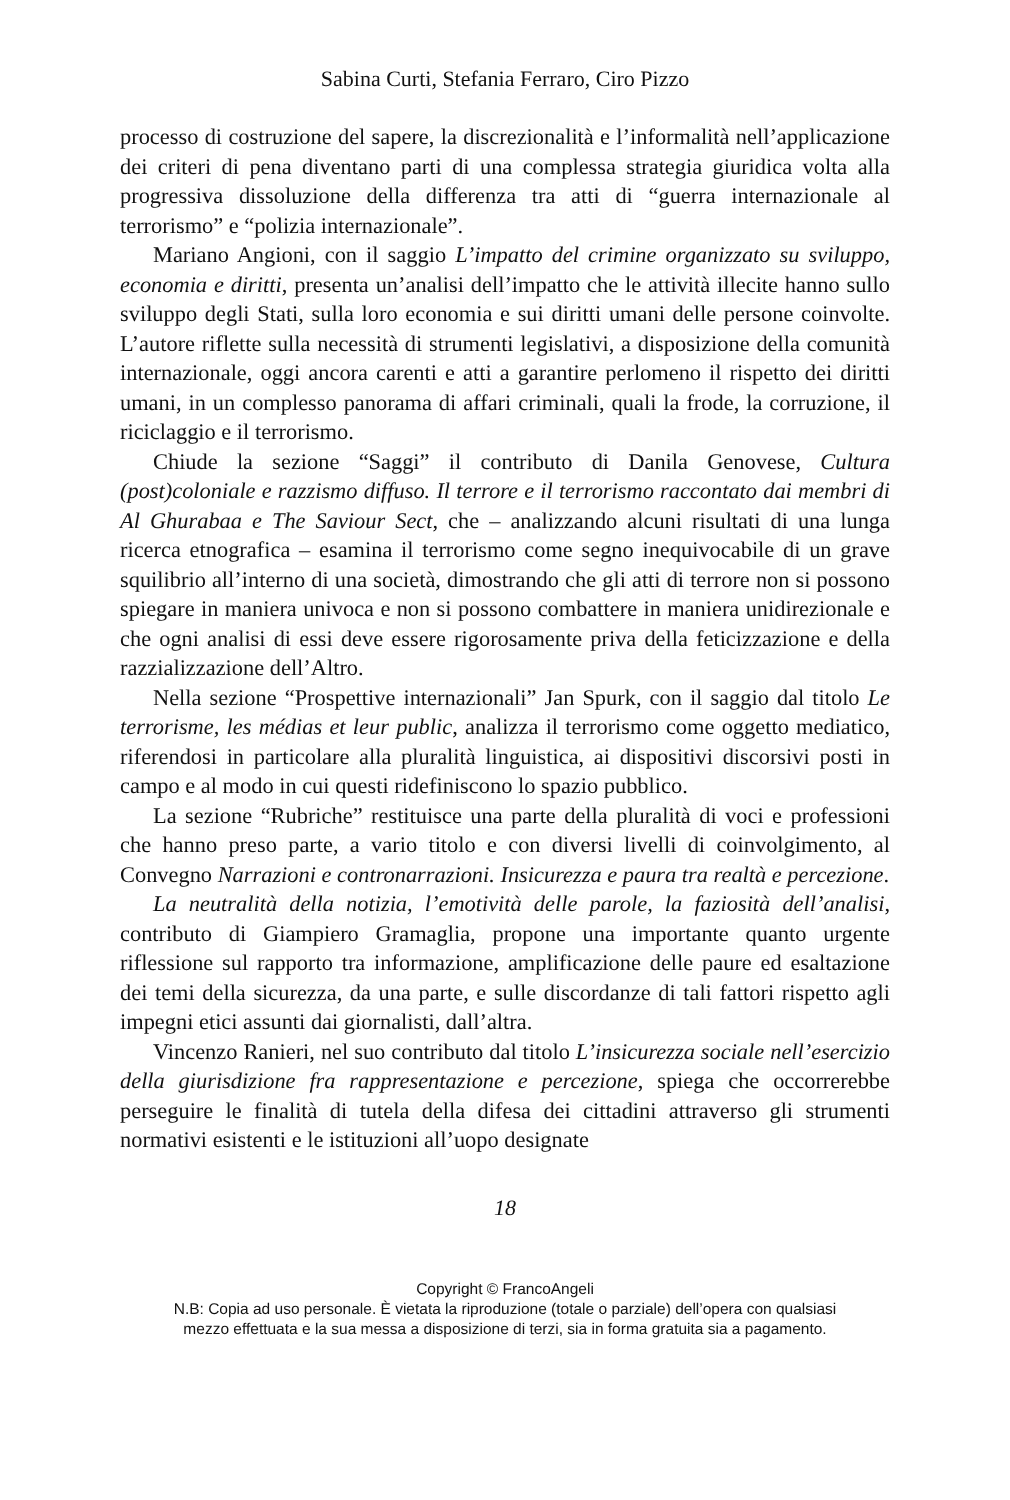Sabina Curti, Stefania Ferraro, Ciro Pizzo
processo di costruzione del sapere, la discrezionalità e l’informalità nell’applicazione dei criteri di pena diventano parti di una complessa strategia giuridica volta alla progressiva dissoluzione della differenza tra atti di “guerra internazionale al terrorismo” e “polizia internazionale”.
Mariano Angioni, con il saggio L’impatto del crimine organizzato su sviluppo, economia e diritti, presenta un’analisi dell’impatto che le attività illecite hanno sullo sviluppo degli Stati, sulla loro economia e sui diritti umani delle persone coinvolte. L’autore riflette sulla necessità di strumenti legislativi, a disposizione della comunità internazionale, oggi ancora carenti e atti a garantire perlomeno il rispetto dei diritti umani, in un complesso panorama di affari criminali, quali la frode, la corruzione, il riciclaggio e il terrorismo.
Chiude la sezione “Saggi” il contributo di Danila Genovese, Cultura (post)coloniale e razzismo diffuso. Il terrore e il terrorismo raccontato dai membri di Al Ghurabaa e The Saviour Sect, che – analizzando alcuni risultati di una lunga ricerca etnografica – esamina il terrorismo come segno inequivocabile di un grave squilibrio all’interno di una società, dimostrando che gli atti di terrore non si possono spiegare in maniera univoca e non si possono combattere in maniera unidirezionale e che ogni analisi di essi deve essere rigorosamente priva della feticizzazione e della razzializzazione dell’Altro.
Nella sezione “Prospettive internazionali” Jan Spurk, con il saggio dal titolo Le terrorisme, les médias et leur public, analizza il terrorismo come oggetto mediatico, riferendosi in particolare alla pluralità linguistica, ai dispositivi discorsivi posti in campo e al modo in cui questi ridefiniscono lo spazio pubblico.
La sezione “Rubriche” restituisce una parte della pluralità di voci e professioni che hanno preso parte, a vario titolo e con diversi livelli di coinvolgimento, al Convegno Narrazioni e contronarrazioni. Insicurezza e paura tra realtà e percezione.
La neutralità della notizia, l’emotività delle parole, la faziosità dell’analisi, contributo di Giampiero Gramaglia, propone una importante quanto urgente riflessione sul rapporto tra informazione, amplificazione delle paure ed esaltazione dei temi della sicurezza, da una parte, e sulle discordanze di tali fattori rispetto agli impegni etici assunti dai giornalisti, dall’altra.
Vincenzo Ranieri, nel suo contributo dal titolo L’insicurezza sociale nell’esercizio della giurisdizione fra rappresentazione e percezione, spiega che occorrerebbe perseguire le finalità di tutela della difesa dei cittadini attraverso gli strumenti normativi esistenti e le istituzioni all’uopo designate
18
Copyright © FrancoAngeli
N.B: Copia ad uso personale. È vietata la riproduzione (totale o parziale) dell’opera con qualsiasi
mezzo effettuata e la sua messa a disposizione di terzi, sia in forma gratuita sia a pagamento.